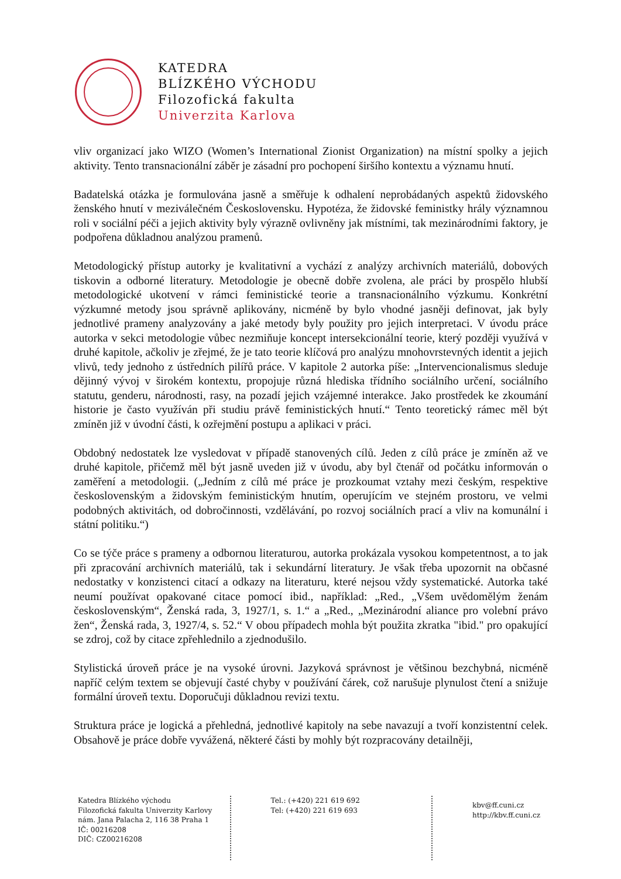KATEDRA
BLÍZKÉHO VÝCHODU
Filozofická fakulta
Univerzita Karlova
vliv organizací jako WIZO (Women’s International Zionist Organization) na místní spolky a jejich aktivity. Tento transnacionální záběr je zásadní pro pochopení širšího kontextu a významu hnutí.
Badatelská otázka je formulována jasně a směřuje k odhalení neprobádaných aspektů židovského ženského hnutí v meziválečném Československu. Hypotéza, že židovské feministky hrály významnou roli v sociální péči a jejich aktivity byly výrazně ovlivněny jak místními, tak mezinárodními faktory, je podpořena důkladnou analýzou pramenů.
Metodologický přístup autorky je kvalitativní a vychází z analýzy archivních materiálů, dobových tiskovin a odborné literatury. Metodologie je obecně dobře zvolena, ale práci by prospělo hlubší metodologické ukotvení v rámci feministické teorie a transnacionálního výzkumu. Konkrétní výzkumné metody jsou správně aplikovány, nicméně by bylo vhodné jasněji definovat, jak byly jednotlivé prameny analyzovány a jaké metody byly použity pro jejich interpretaci. V úvodu práce autorka v sekci metodologie vůbec nezmiňuje koncept intersekcionální teorie, který později využívá v druhé kapitole, ačkoliv je zřejmé, že je tato teorie klíčová pro analýzu mnohovrstevných identit a jejich vlivů, tedy jednoho z ústředních pilířů práce. V kapitole 2 autorka píše: „Intervencionalismus sleduje dějinný vývoj v širokém kontextu, propojuje různá hlediska třídního sociálního určení, sociálního statutu, genderu, národnosti, rasy, na pozadí jejich vzájemné interakce. Jako prostředek ke zkoumání historie je často využíván při studiu právě feministických hnutí.“ Tento teoretický rámec měl být zmíněn již v úvodní části, k ozřejmění postupu a aplikaci v práci.
Obdobný nedostatek lze vysledovat v případě stanovených cílů. Jeden z cílů práce je zmíněn až ve druhé kapitole, přičemž měl být jasně uveden již v úvodu, aby byl čtenář od počátku informován o zaměření a metodologii. („Jedním z cílů mé práce je prozkoumat vztahy mezi českým, respektive československým a židovským feministickým hnutím, operujícím ve stejném prostoru, ve velmi podobných aktivitách, od dobročinnosti, vzdělávání, po rozvoj sociálních prací a vliv na komunální i státní politiku.“)
Co se týče práce s prameny a odbornou literaturou, autorka prokázala vysokou kompetentnost, a to jak při zpracování archivních materiálů, tak i sekundární literatury. Je však třeba upozornit na občasné nedostatky v konzistenci citací a odkazy na literaturu, které nejsou vždy systematické. Autorka také neumí používat opakované citace pomocí ibid., například: „Red., „Všem uvědomělým ženám československým“, Ženská rada, 3, 1927/1, s. 1.“ a „Red., „Mezinárodní aliance pro volební právo žen“, Ženská rada, 3, 1927/4, s. 52.“ V obou případech mohla být použita zkratka "ibid." pro opakující se zdroj, což by citace zpřehlednilo a zjednodušilo.
Stylistická úroveň práce je na vysoké úrovni. Jazyková správnost je většinou bezchybná, nicméně napříč celým textem se objevují časté chyby v používání čárek, což narušuje plynulost čtení a snižuje formální úroveň textu. Doporučuji důkladnou revizi textu.
Struktura práce je logická a přehledná, jednotlivé kapitoly na sebe navazují a tvoří konzistentní celek. Obsahově je práce dobře vyvážená, některé části by mohly být rozpracovány detailněji,
Katedra Blízkého východu
Filozofická fakulta Univerzity Karlovy
nám. Jana Palacha 2, 116 38 Praha 1
IČ: 00216208
DIČ: CZ00216208
Tel.: (+420) 221 619 692
Tel: (+420) 221 619 693
kbv@ff.cuni.cz
http://kbv.ff.cuni.cz